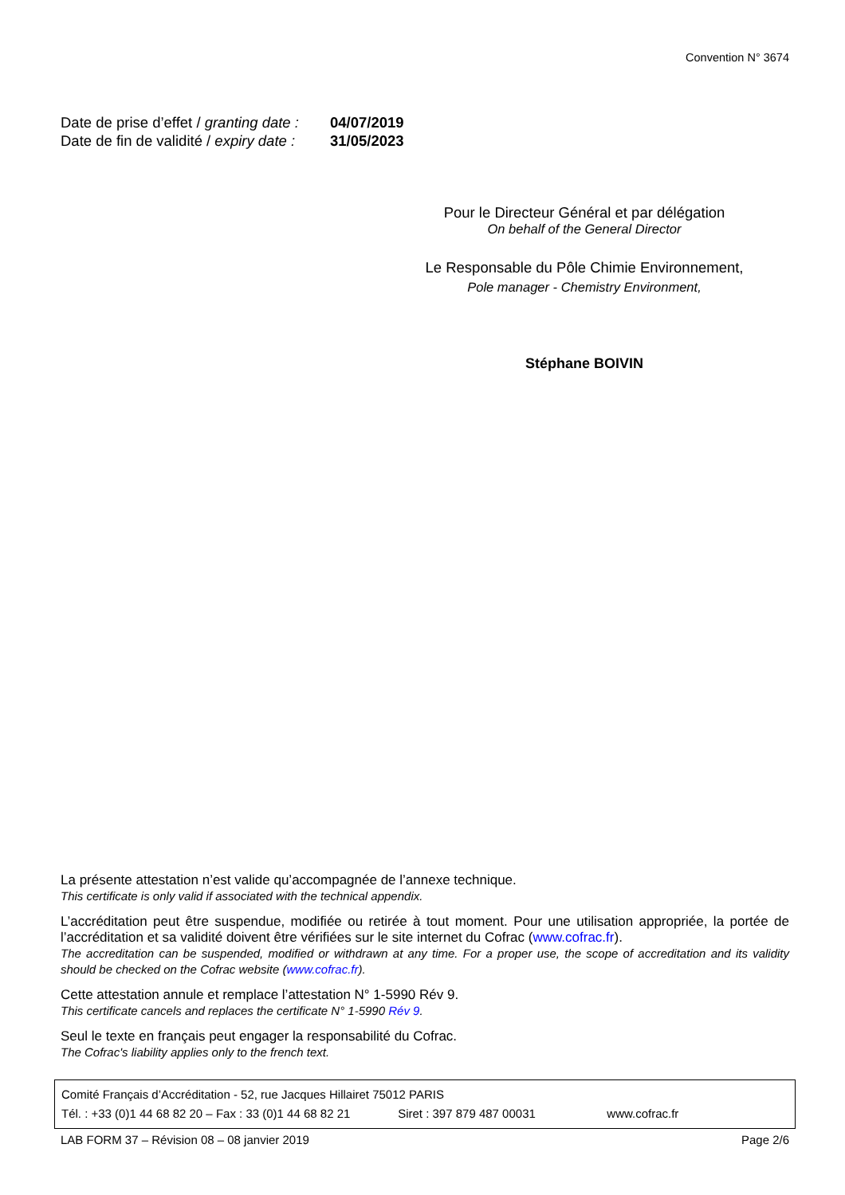Convention N° 3674
Date de prise d’effet / granting date : 04/07/2019
Date de fin de validité / expiry date : 31/05/2023
Pour le Directeur Général et par délégation
On behalf of the General Director
Le Responsable du Pôle Chimie Environnement,
Pole manager - Chemistry Environment,
Stéphane BOIVIN
La présente attestation n’est valide qu’accompagnée de l’annexe technique.
This certificate is only valid if associated with the technical appendix.
L’accréditation peut être suspendue, modifiée ou retirée à tout moment. Pour une utilisation appropriée, la portée de l’accréditation et sa validité doivent être vérifiées sur le site internet du Cofrac (www.cofrac.fr).
The accreditation can be suspended, modified or withdrawn at any time. For a proper use, the scope of accreditation and its validity should be checked on the Cofrac website (www.cofrac.fr).
Cette attestation annule et remplace l’attestation N° 1-5990 Rév 9.
This certificate cancels and replaces the certificate N° 1-5990 Rév 9.
Seul le texte en français peut engager la responsabilité du Cofrac.
The Cofrac's liability applies only to the french text.
Comité Français d’Accréditation - 52, rue Jacques Hillairet 75012 PARIS
Tél. : +33 (0)1 44 68 82 20 – Fax : 33 (0)1 44 68 82 21 Siret : 397 879 487 00031 www.cofrac.fr
LAB FORM 37 – Révision 08 – 08 janvier 2019 Page 2/6